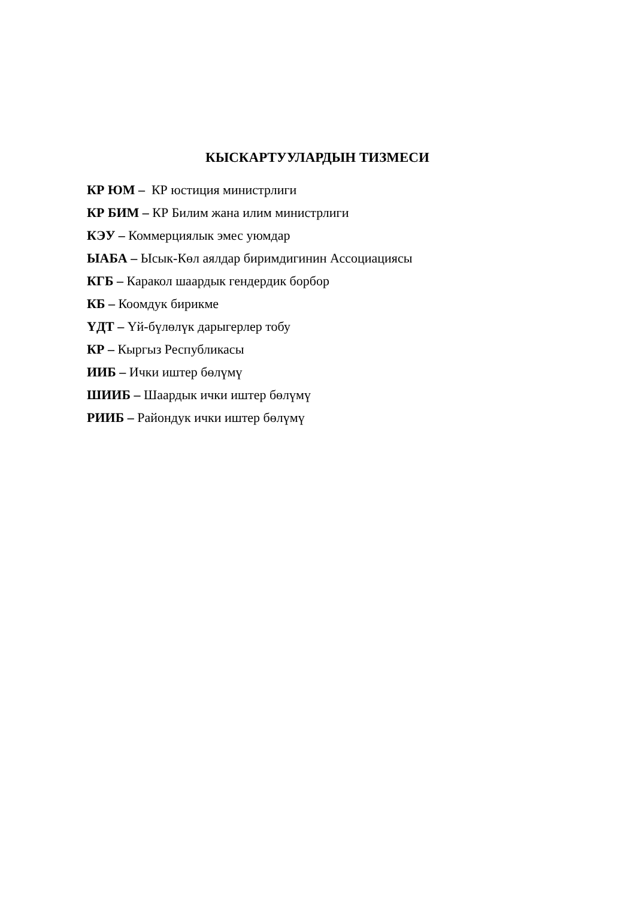КЫСКАРТУУЛАРДЫН ТИЗМЕСИ
КР ЮМ – КР юстиция министрлиги
КР БИМ – КР Билим жана илим министрлиги
КЭУ – Коммерциялык эмес уюмдар
ЫАБА – Ысык-Көл аялдар биримдигинин Ассоциациясы
КГБ – Каракол шаардык гендердик борбор
КБ – Коомдук бирикме
ҮДТ – Үй-бүлөлүк дарыгерлер тобу
КР – Кыргыз Республикасы
ИИБ – Ички иштер бөлүмү
ШИИБ – Шаардык ички иштер бөлүмү
РИИБ – Райондук ички иштер бөлүмү